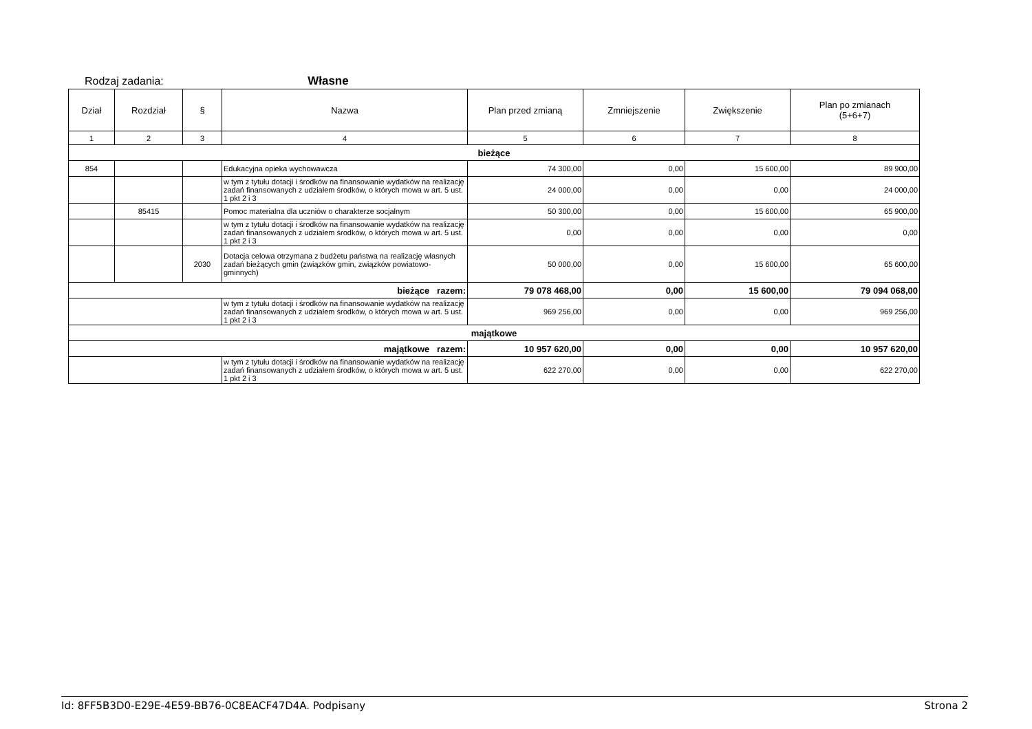Rodzaj zadania: Własne
| Dział | Rozdział | § | Nazwa | Plan przed zmianą | Zmniejszenie | Zwiększenie | Plan po zmianach (5+6+7) |
| --- | --- | --- | --- | --- | --- | --- | --- |
| 1 | 2 | 3 | 4 | 5 | 6 | 7 | 8 |
| bieżące | | | | | | | |
| 854 | | | Edukacyjna opieka wychowawcza | 74 300,00 | 0,00 | 15 600,00 | 89 900,00 |
| | | | w tym z tytułu dotacji i środków na finansowanie wydatków na realizację zadań finansowanych z udziałem środków, o których mowa w art. 5 ust. 1 pkt 2 i 3 | 24 000,00 | 0,00 | 0,00 | 24 000,00 |
| | 85415 | | Pomoc materialna dla uczniów o charakterze socjalnym | 50 300,00 | 0,00 | 15 600,00 | 65 900,00 |
| | | | w tym z tytułu dotacji i środków na finansowanie wydatków na realizację zadań finansowanych z udziałem środków, o których mowa w art. 5 ust. 1 pkt 2 i 3 | 0,00 | 0,00 | 0,00 | 0,00 |
| | | 2030 | Dotacja celowa otrzymana z budżetu państwa na realizację własnych zadań bieżących gmin (związków gmin, związków powiatowo-gminnych) | 50 000,00 | 0,00 | 15 600,00 | 65 600,00 |
| bieżące razem: | | | | 79 078 468,00 | 0,00 | 15 600,00 | 79 094 068,00 |
| | | | w tym z tytułu dotacji i środków na finansowanie wydatków na realizację zadań finansowanych z udziałem środków, o których mowa w art. 5 ust. 1 pkt 2 i 3 | 969 256,00 | 0,00 | 0,00 | 969 256,00 |
| majątkowe | | | | | | | |
| majątkowe razem: | | | | 10 957 620,00 | 0,00 | 0,00 | 10 957 620,00 |
| | | | w tym z tytułu dotacji i środków na finansowanie wydatków na realizację zadań finansowanych z udziałem środków, o których mowa w art. 5 ust. 1 pkt 2 i 3 | 622 270,00 | 0,00 | 0,00 | 622 270,00 |
Id: 8FF5B3D0-E29E-4E59-BB76-0C8EACF47D4A. Podpisany Strona 2